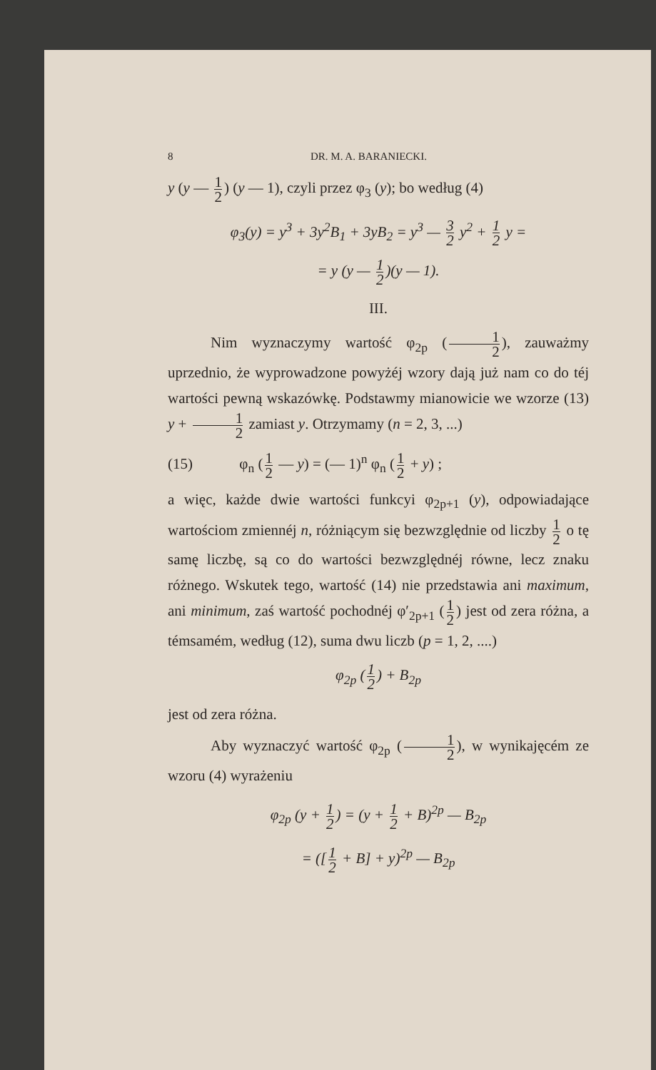8 DR. M. A. BARANIECKI.
y (y — 1 2) (y — 1), czyli przez φ<sub>3</sub> (y); bo według (4)
φ<sub>3</sub>(y) = y<sup>3</sup> + 3y<sup>2</sup>B<sub>1</sub> + 3yB<sub>2</sub> = y<sup>3</sup> — 3 2 y<sup>2</sup> + 1 2 y =
= y (y — 1 2)(y — 1).
III.
Nim wyznaczymy wartość φ<sub>2p</sub> (1 2), zauważmy uprzednio, że wyprowadzone powyżéj wzory dają już nam co do téj wartości pewną wskazówkę. Podstawmy mianowicie we wzorze (13) y + 1 2 zamiast y. Otrzymamy (n = 2, 3, ...)
(15) φ<sub>n</sub> (1 2 — y) = (— 1)<sup>n</sup> φ<sub>n</sub> (1 2 + y) ;
a więc, każde dwie wartości funkcyi φ<sub>2p+1</sub> (y), odpowiadające wartościom zmiennéj n, różniącym się bezwzględnie od liczby 1 2 o tę samę liczbę, są co do wartości bezwzględnéj równe, lecz znaku różnego. Wskutek tego, wartość (14) nie przedstawia ani maximum, ani minimum, zaś wartość pochodnéj φ′<sub>2p+1</sub> (1 2) jest od zera różna, a témsamém, według (12), suma dwu liczb (p = 1, 2, ....)
φ<sub>2p</sub> (1 2) + B<sub>2p</sub>
jest od zera różna.
Aby wyznaczyć wartość φ<sub>2p</sub> (1 2), w wynikajęcém ze wzoru (4) wyrażeniu
φ<sub>2p</sub> (y + 1 2) = (y + 1 2 + B)<sup>2p</sup> — B<sub>2p</sub>
= ([1 2 + B] + y)<sup>2p</sup> — B<sub>2p</sub>